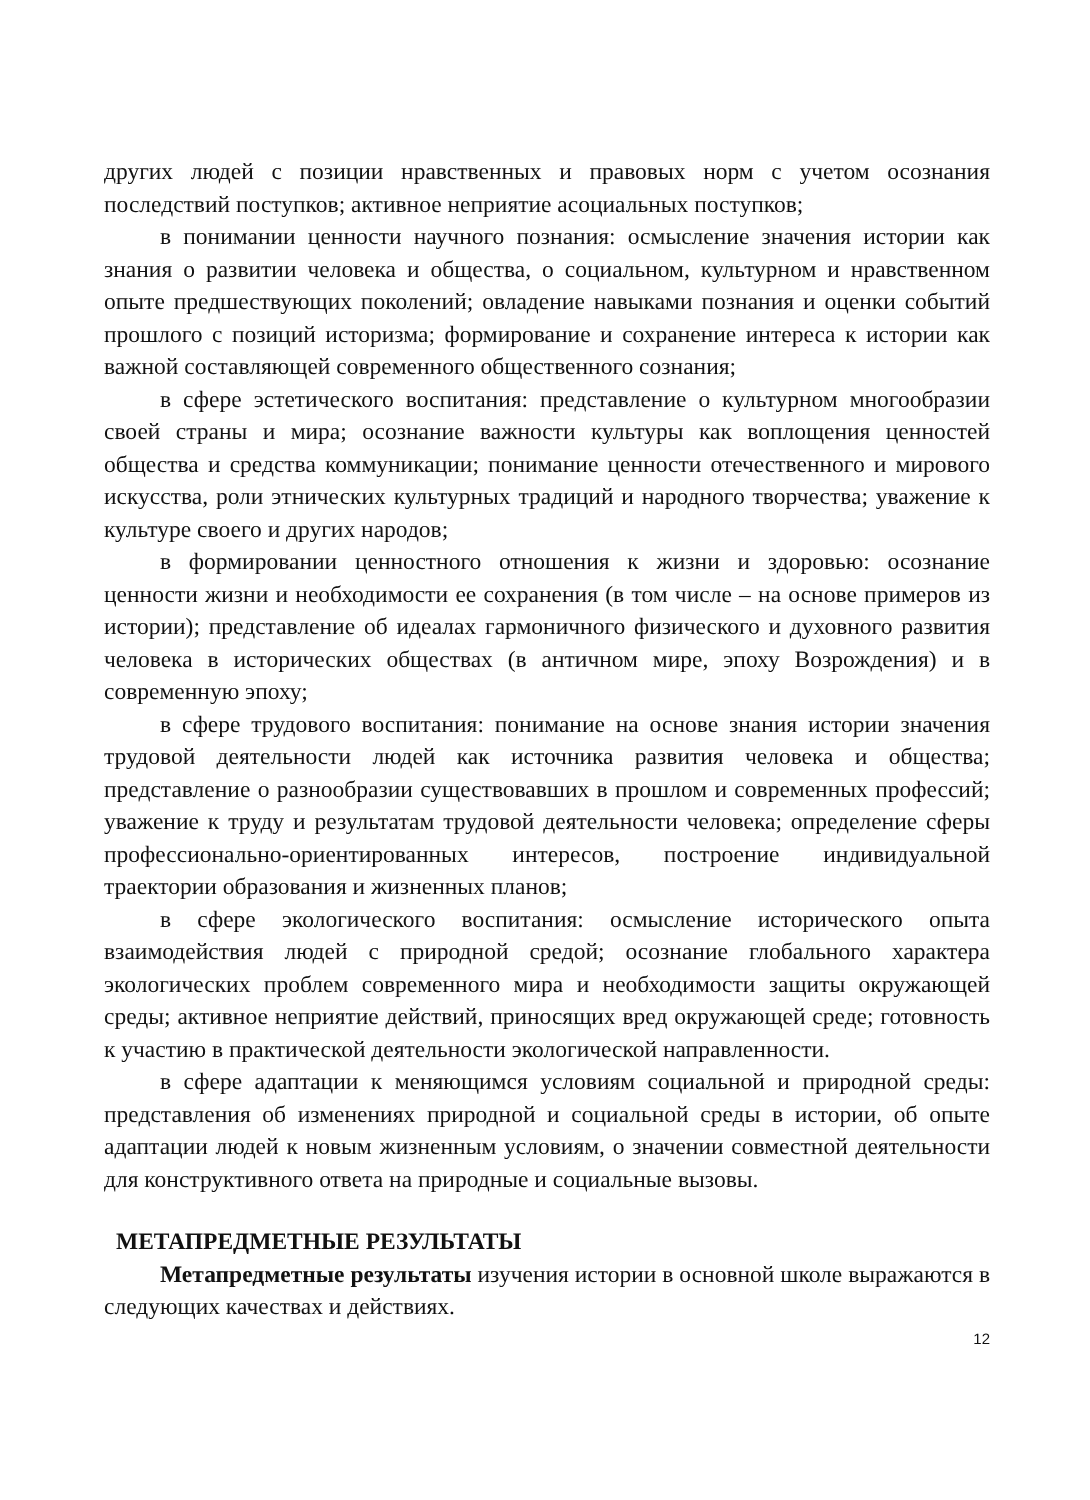других людей с позиции нравственных и правовых норм с учетом осознания последствий поступков; активное неприятие асоциальных поступков;
в понимании ценности научного познания: осмысление значения истории как знания о развитии человека и общества, о социальном, культурном и нравственном опыте предшествующих поколений; овладение навыками познания и оценки событий прошлого с позиций историзма; формирование и сохранение интереса к истории как важной составляющей современного общественного сознания;
в сфере эстетического воспитания: представление о культурном многообразии своей страны и мира; осознание важности культуры как воплощения ценностей общества и средства коммуникации; понимание ценности отечественного и мирового искусства, роли этнических культурных традиций и народного творчества; уважение к культуре своего и других народов;
в формировании ценностного отношения к жизни и здоровью: осознание ценности жизни и необходимости ее сохранения (в том числе – на основе примеров из истории); представление об идеалах гармоничного физического и духовного развития человека в исторических обществах (в античном мире, эпоху Возрождения) и в современную эпоху;
в сфере трудового воспитания: понимание на основе знания истории значения трудовой деятельности людей как источника развития человека и общества; представление о разнообразии существовавших в прошлом и современных профессий; уважение к труду и результатам трудовой деятельности человека; определение сферы профессионально-ориентированных интересов, построение индивидуальной траектории образования и жизненных планов;
в сфере экологического воспитания: осмысление исторического опыта взаимодействия людей с природной средой; осознание глобального характера экологических проблем современного мира и необходимости защиты окружающей среды; активное неприятие действий, приносящих вред окружающей среде; готовность к участию в практической деятельности экологической направленности.
в сфере адаптации к меняющимся условиям социальной и природной среды: представления об изменениях природной и социальной среды в истории, об опыте адаптации людей к новым жизненным условиям, о значении совместной деятельности для конструктивного ответа на природные и социальные вызовы.
МЕТАПРЕДМЕТНЫЕ РЕЗУЛЬТАТЫ
Метапредметные результаты изучения истории в основной школе выражаются в следующих качествах и действиях.
12